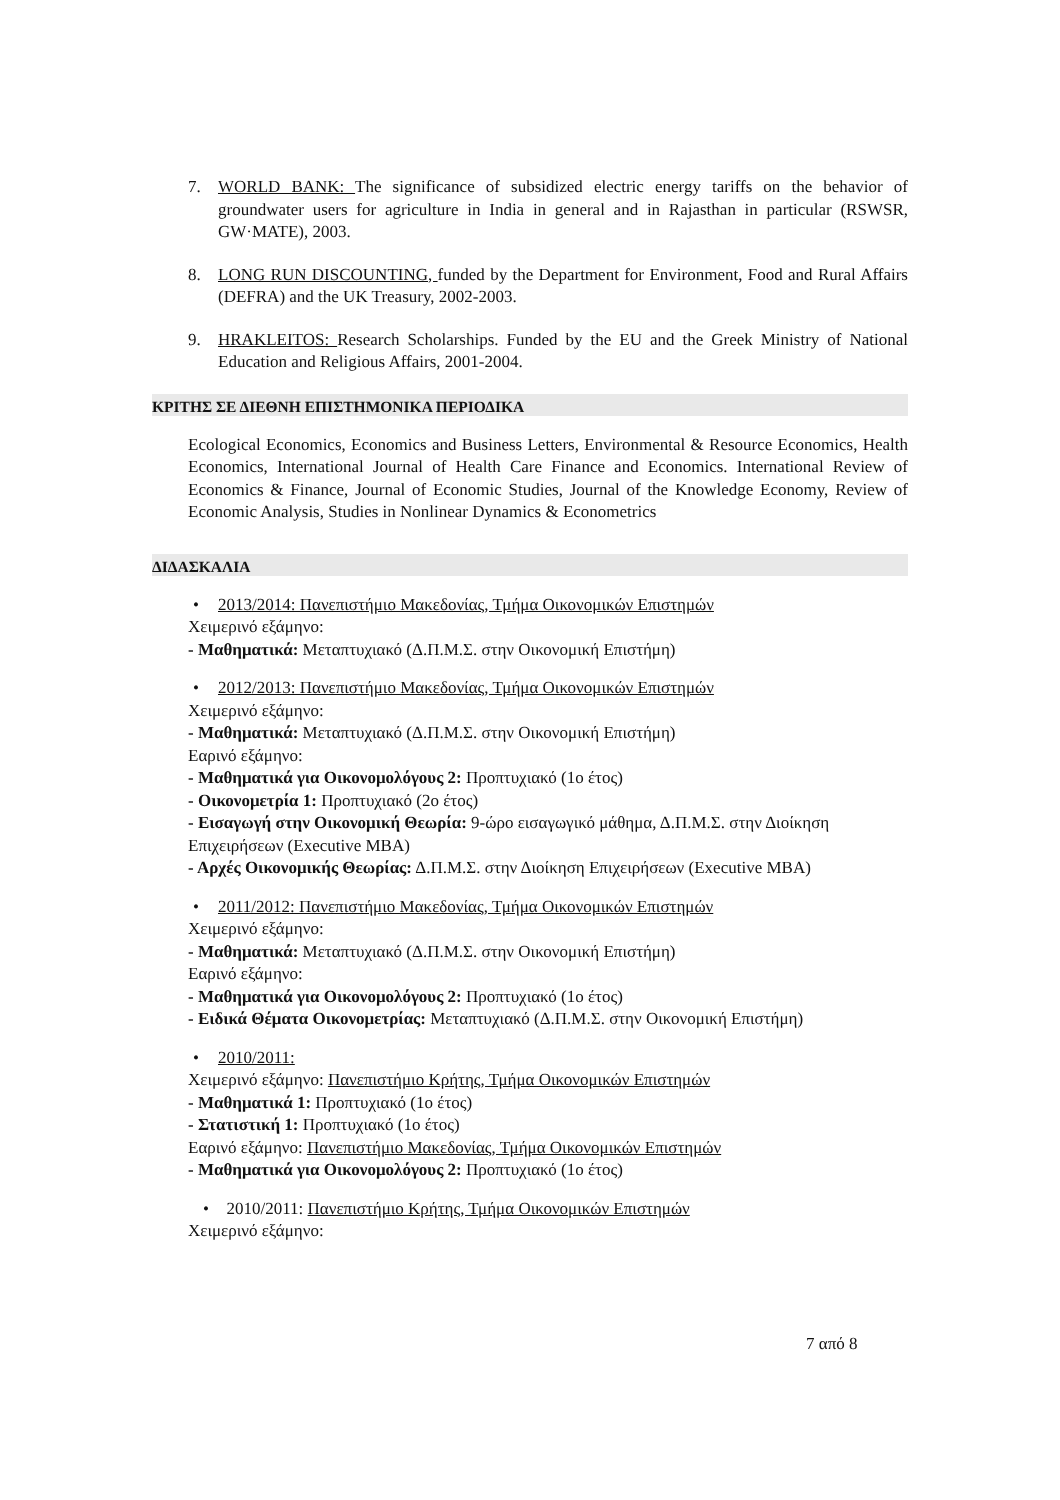7. WORLD BANK: The significance of subsidized electric energy tariffs on the behavior of groundwater users for agriculture in India in general and in Rajasthan in particular (RSWSR, GW·MATE), 2003.
8. LONG RUN DISCOUNTING, funded by the Department for Environment, Food and Rural Affairs (DEFRA) and the UK Treasury, 2002-2003.
9. HRAKLEITOS: Research Scholarships. Funded by the EU and the Greek Ministry of National Education and Religious Affairs, 2001-2004.
ΚΡΙΤΗΣ ΣΕ ΔΙΕΘΝΗ ΕΠΙΣΤΗΜΟΝΙΚΑ ΠΕΡΙΟΔΙΚΑ
Ecological Economics, Economics and Business Letters, Environmental & Resource Economics, Health Economics, International Journal of Health Care Finance and Economics. International Review of Economics & Finance, Journal of Economic Studies, Journal of the Knowledge Economy, Review of Economic Analysis, Studies in Nonlinear Dynamics & Econometrics
ΔΙΔΑΣΚΑΛΙΑ
• 2013/2014: Πανεπιστήμιο Μακεδονίας, Τμήμα Οικονομικών Επιστημών
Χειμερινό εξάμηνο:
- Μαθηματικά: Μεταπτυχιακό (Δ.Π.Μ.Σ. στην Οικονομική Επιστήμη)
• 2012/2013: Πανεπιστήμιο Μακεδονίας, Τμήμα Οικονομικών Επιστημών
Χειμερινό εξάμηνο:
- Μαθηματικά: Μεταπτυχιακό (Δ.Π.Μ.Σ. στην Οικονομική Επιστήμη)
Εαρινό εξάμηνο:
- Μαθηματικά για Οικονομολόγους 2: Προπτυχιακό (1ο έτος)
- Οικονομετρία 1: Προπτυχιακό (2ο έτος)
- Εισαγωγή στην Οικονομική Θεωρία: 9-ώρο εισαγωγικό μάθημα, Δ.Π.Μ.Σ. στην Διοίκηση Επιχειρήσεων (Executive MBA)
- Αρχές Οικονομικής Θεωρίας: Δ.Π.Μ.Σ. στην Διοίκηση Επιχειρήσεων (Executive MBA)
• 2011/2012: Πανεπιστήμιο Μακεδονίας, Τμήμα Οικονομικών Επιστημών
Χειμερινό εξάμηνο:
- Μαθηματικά: Μεταπτυχιακό (Δ.Π.Μ.Σ. στην Οικονομική Επιστήμη)
Εαρινό εξάμηνο:
- Μαθηματικά για Οικονομολόγους 2: Προπτυχιακό (1ο έτος)
- Ειδικά Θέματα Οικονομετρίας: Μεταπτυχιακό (Δ.Π.Μ.Σ. στην Οικονομική Επιστήμη)
• 2010/2011:
Χειμερινό εξάμηνο: Πανεπιστήμιο Κρήτης, Τμήμα Οικονομικών Επιστημών
- Μαθηματικά 1: Προπτυχιακό (1ο έτος)
- Στατιστική 1: Προπτυχιακό (1ο έτος)
Εαρινό εξάμηνο: Πανεπιστήμιο Μακεδονίας, Τμήμα Οικονομικών Επιστημών
- Μαθηματικά για Οικονομολόγους 2: Προπτυχιακό (1ο έτος)
• 2010/2011: Πανεπιστήμιο Κρήτης, Τμήμα Οικονομικών Επιστημών
Χειμερινό εξάμηνο:
7 από 8